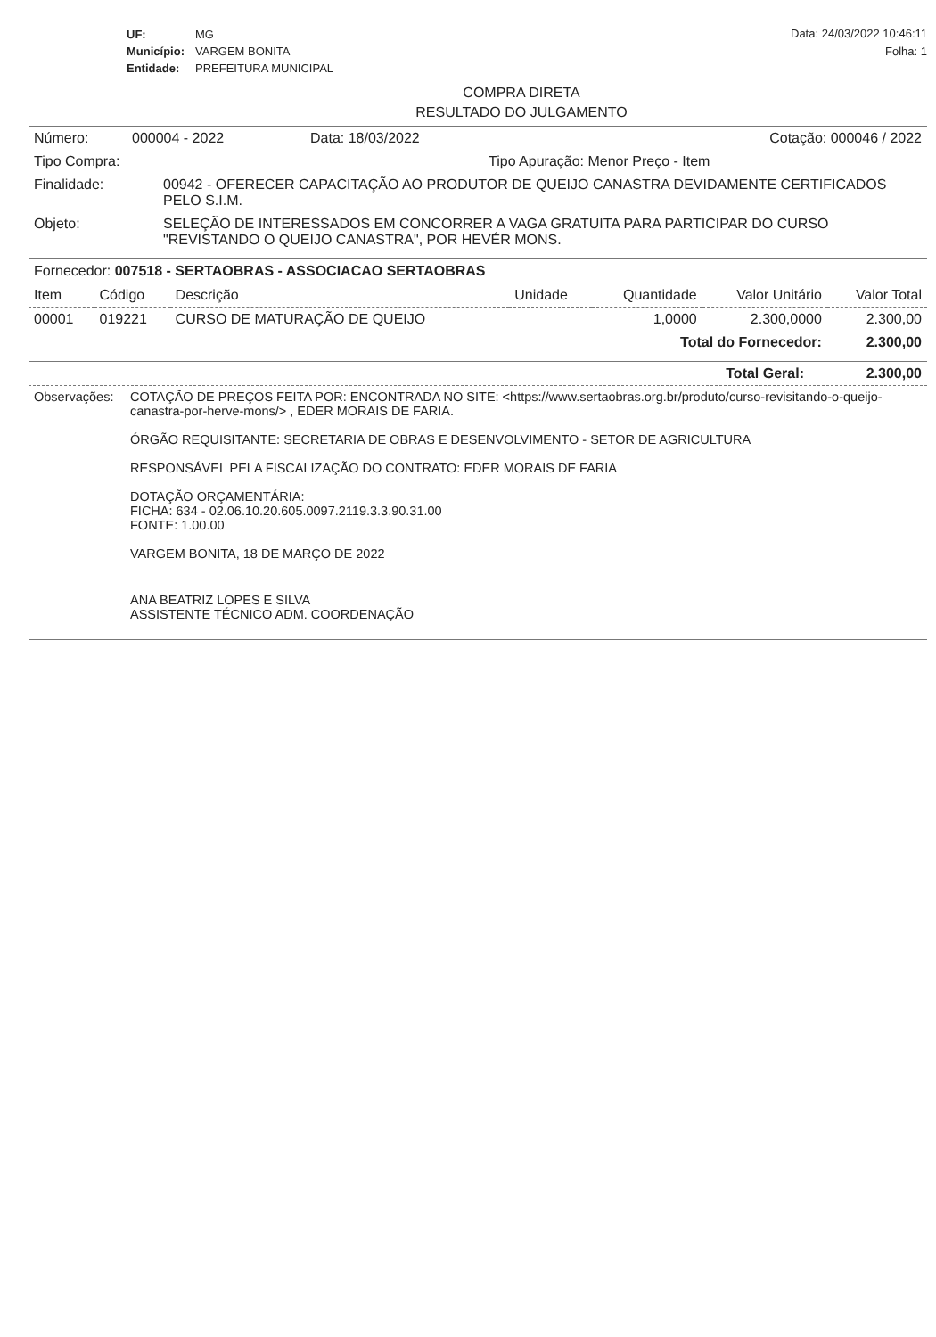| UF: | MG |
| Município: | VARGEM BONITA |
| Entidade: | PREFEITURA MUNICIPAL |
Data: 24/03/2022 10:46:11
Folha: 1
COMPRA DIRETA
RESULTADO DO JULGAMENTO
Número: 000004 - 2022 Data: 18/03/2022 Cotação: 000046 / 2022
Tipo Compra: Tipo Apuração: Menor Preço - Item
Finalidade: 00942 - OFERECER CAPACITAÇÃO AO PRODUTOR DE QUEIJO CANASTRA DEVIDAMENTE CERTIFICADOS PELO S.I.M.
Objeto: SELEÇÃO DE INTERESSADOS EM CONCORRER A VAGA GRATUITA PARA PARTICIPAR DO CURSO "REVISTANDO O QUEIJO CANASTRA", POR HEVÉR MONS.
Fornecedor: 007518 - SERTAOBRAS - ASSOCIACAO SERTAOBRAS
| Item | Código | Descrição | Unidade | Quantidade | Valor Unitário | Valor Total |
| --- | --- | --- | --- | --- | --- | --- |
| 00001 | 019221 | CURSO DE MATURAÇÃO DE QUEIJO | | 1,0000 | 2.300,0000 | 2.300,00 |
| Total do Fornecedor: | | | | | | 2.300,00 |
| Total Geral: | 2.300,00 |
Observações: COTAÇÃO DE PREÇOS FEITA POR: ENCONTRADA NO SITE: <https://www.sertaobras.org.br/produto/curso-revisitando-o-queijo-canastra-por-herve-mons/> , EDER MORAIS DE FARIA.
ÓRGÃO REQUISITANTE: SECRETARIA DE OBRAS E DESENVOLVIMENTO - SETOR DE AGRICULTURA
RESPONSÁVEL PELA FISCALIZAÇÃO DO CONTRATO: EDER MORAIS DE FARIA
DOTAÇÃO ORÇAMENTÁRIA:
FICHA: 634 - 02.06.10.20.605.0097.2119.3.3.90.31.00
FONTE: 1.00.00
VARGEM BONITA, 18 DE MARÇO DE 2022
ANA BEATRIZ LOPES E SILVA
ASSISTENTE TÉCNICO ADM. COORDENAÇÃO